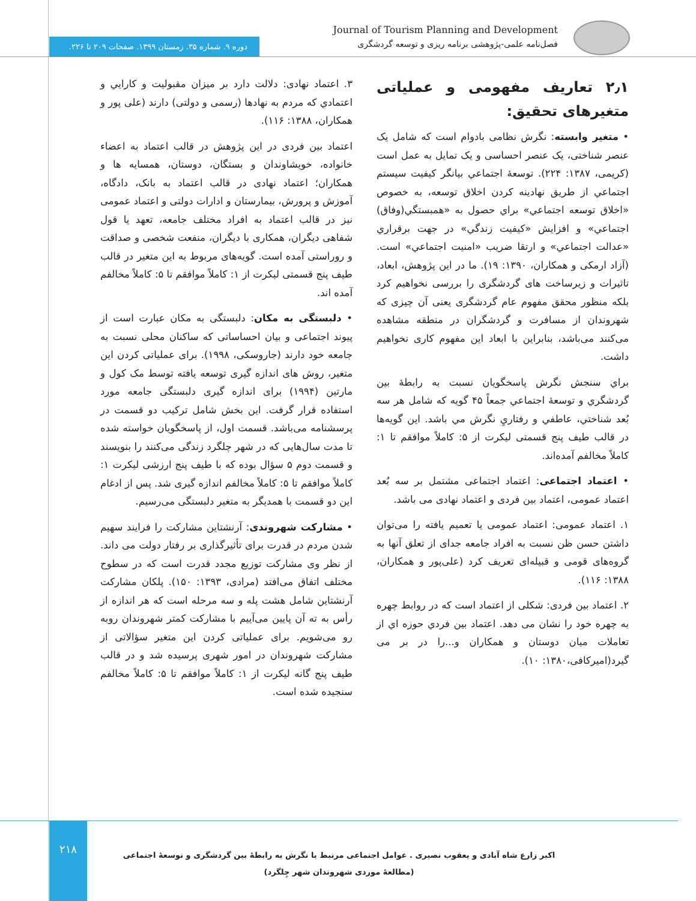Journal of Tourism Planning and Development
فصل‌نامه علمی-پژوهشی برنامه ریزی و توسعه گردشگری
دوره ۹. شماره ۳۵. زمستان ۱۳۹۹. صفحات ۲۰۹ تا ۲۲۶.
۲٫۱ تعاریف مفهومی و عملیاتی متغیرهای تحقیق:
• متغیر وابسته: نگرش نظامی بادوام است که شامل یک عنصر شناختی، یک عنصر احساسی و یک تمایل به عمل است (کریمی، ۱۳۸۷: ۲۲۴). توسعۀ اجتماعي بيانگر كيفيت سيستم اجتماعي از طريق نهادينه كردن اخلاق توسعه، به خصوص «اخلاق توسعه اجتماعي» براي حصول به «همبستگي(وفاق) اجتماعي» و افزايش «كيفيت زندگي» در جهت برقراري «عدالت اجتماعي» و ارتقا ضريب «امنيت اجتماعي» است. (آزاد ارمکی و همکاران، ۱۳۹۰: ۱۹). ما در این پژوهش، ابعاد، تاثیرات و زیرساخت های گردشگری را بررسی نخواهیم کرد بلکه منظور محقق مفهوم عام گردشگری یعنی آن چیزی که شهروندان از مسافرت و گردشگران در منطقه مشاهده می‌کنند می‌باشد، بنابراین با ابعاد این مفهوم کاری نخواهیم داشت.
براي سنجش نگرش پاسخگويان نسبت به رابطۀ بين گردشگري و توسعۀ اجتماعي جمعاً ۴۵ گويه كه شامل هر سه بُعد شناختي، عاطفي و رفتاريِ نگرش مي باشد. اين گويه‌ها در قالب طيف پنج قسمتی ليكرت از ۵: كاملاً موافقم تا ۱: كاملاً مخالفم آمده‌اند.
• اعتماد اجتماعی: اعتماد اجتماعی مشتمل بر سه بُعد اعتماد عمومی، اعتماد بین فردی و اعتماد نهادی می باشد.
۱. اعتماد عمومی: اعتماد عمومی یا تعمیم یافته را می‌توان داشتن حسن ظن نسبت به افراد جامعه جدای از تعلق آنها به گروه‌های قومی و قبیله‌ای تعریف کرد (علی‌پور و همکاران، ۱۳۸۸: ۱۱۶).
۲. اعتماد بین فردی: شکلی از اعتماد است که در روابط چهره به چهره خود را نشان می دهد. اعتماد بين فردي حوزه اي از تعاملات ميان دوستان و همكاران و...را در بر می گيرد(اميركافی،۱۳۸۰: ۱۰).
۳. اعتماد نهادی: دلالت دارد بر ميزان مقبوليت و كارايي و اعتمادي كه مردم به نهادها (رسمی و دولتی) دارند (علی پور و همکاران، ۱۳۸۸: ۱۱۶).
اعتماد بین فردی در این پژوهش در قالب اعتماد به اعضاء خانواده، خویشاوندان و بستگان، دوستان، همسایه ها و همکاران؛ اعتماد نهادی در قالب اعتماد به بانک، دادگاه، آموزش و پرورش، بیمارستان و ادارات دولتی و اعتماد عمومی نیز در قالب اعتماد به افراد مختلف جامعه، تعهد یا قول شفاهی دیگران، همکاری با دیگران، منفعت شخصی و صداقت و روراستی آمده است. گویه‌های مربوط به این متغیر در قالب طیف پنج قسمتی لیکرت از ۱: کاملاً موافقم تا ۵: کاملاً مخالفم آمده اند.
• دلبستگی به مکان: دلبستگی به مکان عبارت است از پیوند اجتماعی و بیان احساساتی که ساکنان محلی نسبت به جامعه خود دارند (جاروسکی، ۱۹۹۸). برای عملیاتی کردن این متغیر، روش های اندازه گیری توسعه یافته توسط مک کول و مارتین (۱۹۹۴) برای اندازه گیری دلبستگی جامعه مورد استفاده قرار گرفت. این بخش شامل ترکیب دو قسمت در پرسشنامه می‌باشد. قسمت اول، از پاسخگویان خواسته شده تا مدت سال‌هایی که در شهر چلگرد زندگی می‌کنند را بنویسند و قسمت دوم ۵ سؤال بوده که با طیف پنج ارزشی لیکرت ۱: کاملاً موافقم تا ۵: کاملاً مخالفم اندازه گیری شد. پس از ادغام این دو قسمت با همدیگر به متغیر دلبستگی می‌رسیم.
• مشارکت شهروندی: آرنشتاین مشارکت را فرایند سهیم شدن مردم در قدرت برای تأثیرگذاری بر رفتار دولت می داند. از نظر وی مشارکت توزیع مجدد قدرت است که در سطوح مختلف اتفاق می‌افتد (مرادی، ۱۳۹۳: ۱۵۰). پلکان مشارکت آرنشتاین شامل هشت پله و سه مرحله است که هر اندازه از رأس به ته آن پایین می‌آییم با مشارکت کمتر شهروندان روبه رو می‌شویم. برای عملیاتی کردن این متغیر سؤالاتی از مشارکت شهروندان در امور شهری پرسیده شد و در قالب طیف پنج گانه لیکرت از ۱: کاملاً موافقم تا ۵: کاملاً مخالفم سنجیده شده است.
۲۱۸
اکبر زارع شاه آبادی و یعقوب نصیری . عوامل اجتماعی مرتبط با نگرش به رابطۀ بین گردشگری و توسعۀ اجتماعی (مطالعۀ موردی شهروندان شهر چِلگرد)